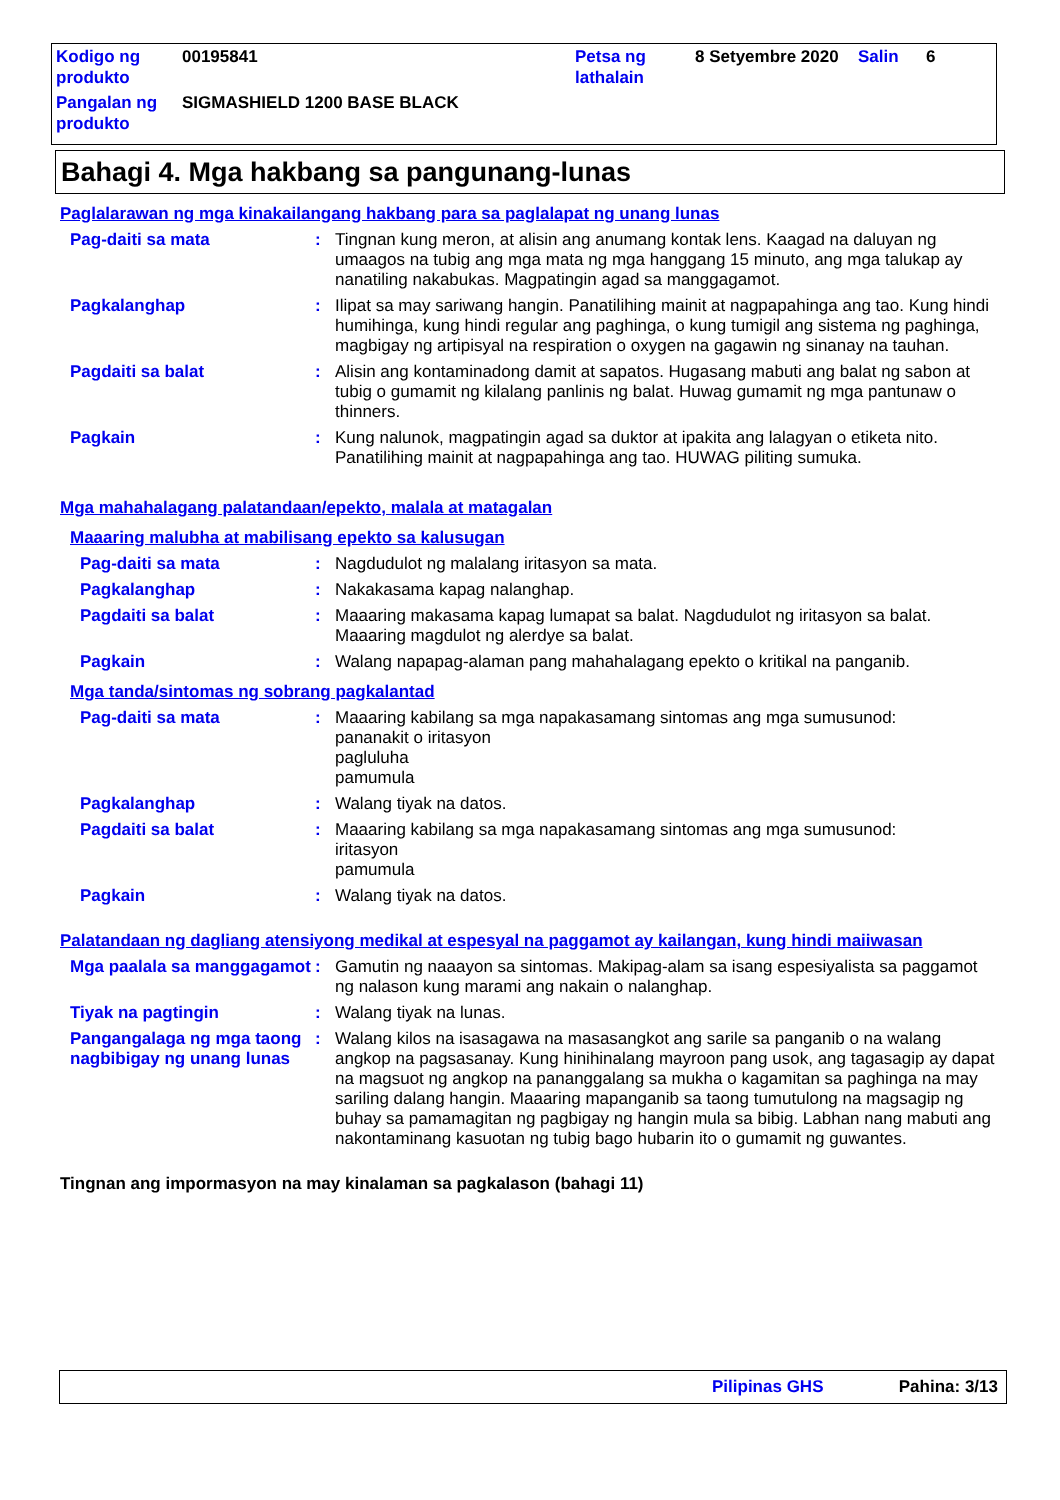| Kodigo ng produkto | 00195841 | Petsa ng lathalain | 8 Setyembre 2020 | Salin | 6 |
| Pangalan ng produkto | SIGMASHIELD 1200 BASE BLACK | | | | |
Bahagi 4. Mga hakbang sa pangunang-lunas
Paglalarawan ng mga kinakailangang hakbang para sa paglalapat ng unang lunas
Pag-daiti sa mata : Tingnan kung meron, at alisin ang anumang kontak lens. Kaagad na daluyan ng umaagos na tubig ang mga mata ng mga hanggang 15 minuto, ang mga talukap ay nanatiling nakabukas. Magpatingin agad sa manggagamot.
Pagkalanghap : Ilipat sa may sariwang hangin. Panatilihing mainit at nagpapahinga ang tao. Kung hindi humihinga, kung hindi regular ang paghinga, o kung tumigil ang sistema ng paghinga, magbigay ng artipisyal na respiration o oxygen na gagawin ng sinanay na tauhan.
Pagdaiti sa balat : Alisin ang kontaminadong damit at sapatos. Hugasang mabuti ang balat ng sabon at tubig o gumamit ng kilalang panlinis ng balat. Huwag gumamit ng mga pantunaw o thinners.
Pagkain : Kung nalunok, magpatingin agad sa duktor at ipakita ang lalagyan o etiketa nito. Panatilihing mainit at nagpapahinga ang tao. HUWAG piliting sumuka.
Mga mahahalagang palatandaan/epekto, malala at matagalan
Maaaring malubha at mabilisang epekto sa kalusugan
Pag-daiti sa mata : Nagdudulot ng malalang iritasyon sa mata.
Pagkalanghap : Nakakasama kapag nalanghap.
Pagdaiti sa balat : Maaaring makasama kapag lumapat sa balat. Nagdudulot ng iritasyon sa balat. Maaaring magdulot ng alerdye sa balat.
Pagkain : Walang napapag-alaman pang mahahalagang epekto o kritikal na panganib.
Mga tanda/sintomas ng sobrang pagkalantad
Pag-daiti sa mata : Maaaring kabilang sa mga napakasamang sintomas ang mga sumusunod:
pananakit o iritasyon
pagluluha
pamumula
Pagkalanghap : Walang tiyak na datos.
Pagdaiti sa balat : Maaaring kabilang sa mga napakasamang sintomas ang mga sumusunod:
iritasyon
pamumula
Pagkain : Walang tiyak na datos.
Palatandaan ng dagliang atensiyong medikal at espesyal na paggamot ay kailangan, kung hindi maiiwasan
Mga paalala sa manggagamot
: Gamutin ng naaayon sa sintomas. Makipag-alam sa isang espesiyalista sa paggamot ng nalason kung marami ang nakain o nalanghap.
Tiyak na pagtingin : Walang tiyak na lunas.
Pangangalaga ng mga taong nagbibigay ng unang lunas
: Walang kilos na isasagawa na masasangkot ang sarile sa panganib o na walang angkop na pagsasanay. Kung hinihinalang mayroon pang usok, ang tagasagip ay dapat na magsuot ng angkop na pananggalang sa mukha o kagamitan sa paghinga na may sariling dalang hangin. Maaaring mapanganib sa taong tumutulong na magsagip ng buhay sa pamamagitan ng pagbigay ng hangin mula sa bibig. Labhan nang mabuti ang nakontaminang kasuotan ng tubig bago hubarin ito o gumamit ng guwantes.
Tingnan ang impormasyon na may kinalaman sa pagkalason (bahagi 11)
Pilipinas GHS Pahina: 3/13